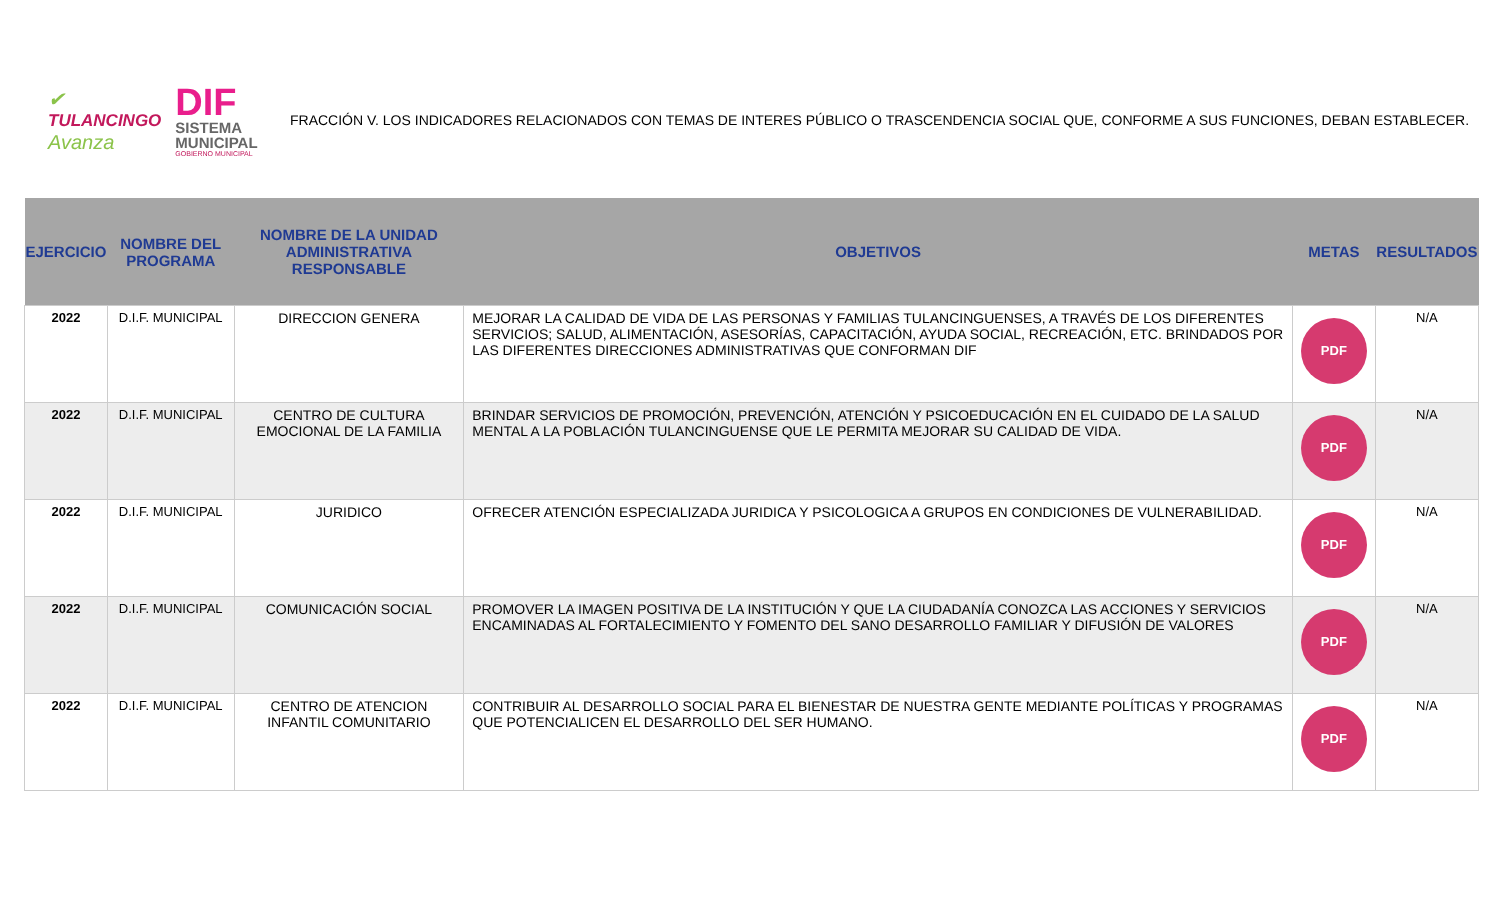✔
TULANCINGO
Avanza
DIF
SISTEMA
MUNICIPAL
GOBIERNO MUNICIPAL
FRACCIÓN V. LOS INDICADORES RELACIONADOS CON TEMAS DE INTERES PÚBLICO O TRASCENDENCIA SOCIAL QUE, CONFORME A SUS FUNCIONES, DEBAN ESTABLECER.
| EJERCICIO | NOMBRE DEL PROGRAMA | NOMBRE DE LA UNIDAD ADMINISTRATIVA RESPONSABLE | OBJETIVOS | METAS | RESULTADOS |
| --- | --- | --- | --- | --- | --- |
| 2022 | D.I.F. MUNICIPAL | DIRECCION GENERA | MEJORAR LA CALIDAD DE VIDA DE LAS PERSONAS Y FAMILIAS TULANCINGUENSES, A TRAVÉS DE LOS DIFERENTES SERVICIOS; SALUD, ALIMENTACIÓN, ASESORÍAS, CAPACITACIÓN, AYUDA SOCIAL, RECREACIÓN, ETC. BRINDADOS POR LAS DIFERENTES DIRECCIONES ADMINISTRATIVAS QUE CONFORMAN DIF | PDF | N/A |
| 2022 | D.I.F. MUNICIPAL | CENTRO DE CULTURA EMOCIONAL DE LA FAMILIA | BRINDAR SERVICIOS DE PROMOCIÓN, PREVENCIÓN, ATENCIÓN Y PSICOEDUCACIÓN EN EL CUIDADO DE LA SALUD MENTAL A LA POBLACIÓN TULANCINGUENSE QUE LE PERMITA MEJORAR SU CALIDAD DE VIDA. | PDF | N/A |
| 2022 | D.I.F. MUNICIPAL | JURIDICO | OFRECER ATENCIÓN ESPECIALIZADA JURIDICA Y PSICOLOGICA A GRUPOS EN CONDICIONES DE VULNERABILIDAD. | PDF | N/A |
| 2022 | D.I.F. MUNICIPAL | COMUNICACIÓN SOCIAL | PROMOVER LA IMAGEN POSITIVA DE LA INSTITUCIÓN Y QUE LA CIUDADANÍA CONOZCA LAS ACCIONES Y SERVICIOS ENCAMINADAS AL FORTALECIMIENTO Y FOMENTO DEL SANO DESARROLLO FAMILIAR Y DIFUSIÓN DE VALORES | PDF | N/A |
| 2022 | D.I.F. MUNICIPAL | CENTRO DE ATENCION INFANTIL COMUNITARIO | CONTRIBUIR AL DESARROLLO SOCIAL PARA EL BIENESTAR DE NUESTRA GENTE MEDIANTE POLÍTICAS Y PROGRAMAS QUE POTENCIALICEN EL DESARROLLO DEL SER HUMANO. | PDF | N/A |